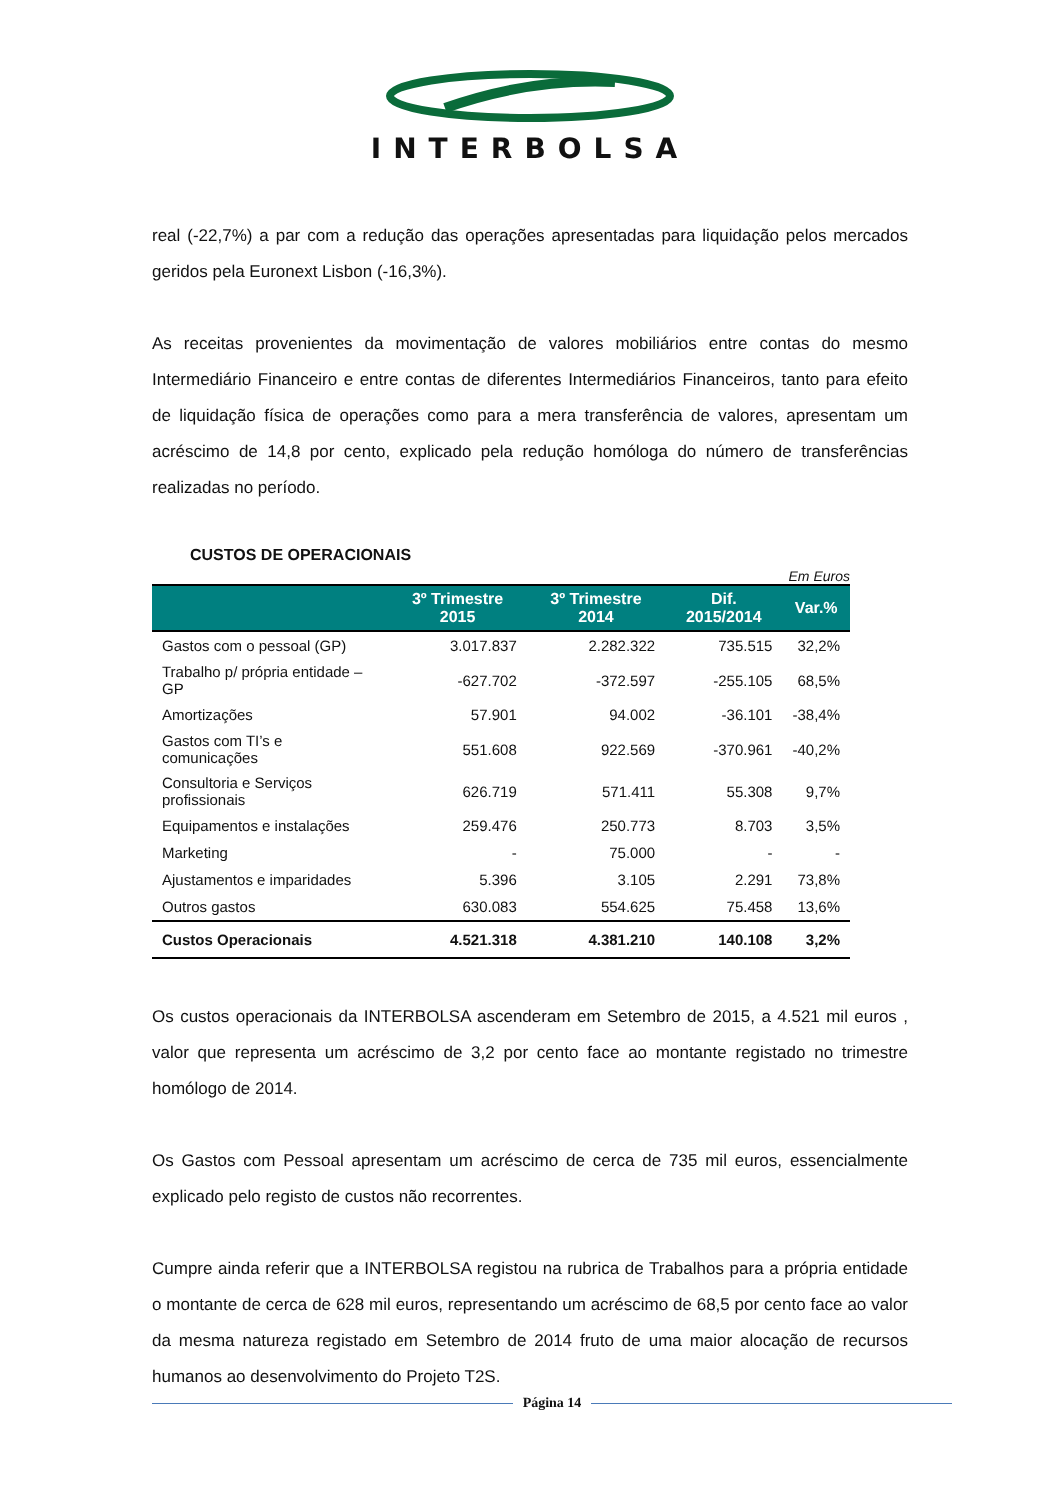INTERBOLSA
real (-22,7%) a par com a redução das operações apresentadas para liquidação pelos mercados geridos pela Euronext Lisbon (-16,3%).
As receitas provenientes da movimentação de valores mobiliários entre contas do mesmo Intermediário Financeiro e entre contas de diferentes Intermediários Financeiros, tanto para efeito de liquidação física de operações como para a mera transferência de valores, apresentam um acréscimo de 14,8 por cento, explicado pela redução homóloga do número de transferências realizadas no período.
CUSTOS DE OPERACIONAIS
Em Euros
| | 3º Trimestre 2015 | 3º Trimestre 2014 | Dif. 2015/2014 | Var.% |
| --- | --- | --- | --- | --- |
| Gastos com o pessoal (GP) | 3.017.837 | 2.282.322 | 735.515 | 32,2% |
| Trabalho p/ própria entidade – GP | -627.702 | -372.597 | -255.105 | 68,5% |
| Amortizações | 57.901 | 94.002 | -36.101 | -38,4% |
| Gastos com TI’s e comunicações | 551.608 | 922.569 | -370.961 | -40,2% |
| Consultoria e Serviços profissionais | 626.719 | 571.411 | 55.308 | 9,7% |
| Equipamentos e instalações | 259.476 | 250.773 | 8.703 | 3,5% |
| Marketing | - | 75.000 | - | - |
| Ajustamentos e imparidades | 5.396 | 3.105 | 2.291 | 73,8% |
| Outros gastos | 630.083 | 554.625 | 75.458 | 13,6% |
| Custos Operacionais | 4.521.318 | 4.381.210 | 140.108 | 3,2% |
Os custos operacionais da INTERBOLSA ascenderam em Setembro de 2015, a 4.521 mil euros , valor que representa um acréscimo de 3,2 por cento face ao montante registado no trimestre homólogo de 2014.
Os Gastos com Pessoal apresentam um acréscimo de cerca de 735 mil euros, essencialmente explicado pelo registo de custos não recorrentes.
Cumpre ainda referir que a INTERBOLSA registou na rubrica de Trabalhos para a própria entidade o montante de cerca de 628 mil euros, representando um acréscimo de 68,5 por cento face ao valor da mesma natureza registado em Setembro de 2014 fruto de uma maior alocação de recursos humanos ao desenvolvimento do Projeto T2S.
Página 14